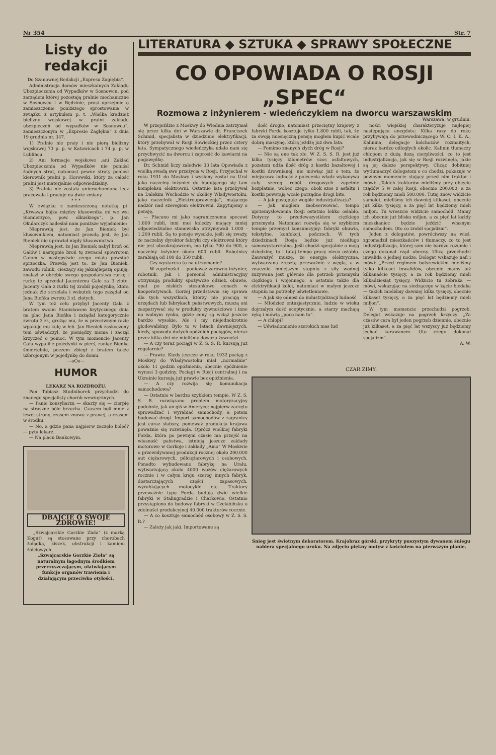Nr 354 Str. 7
Listy do redakcji
Do Szanownej Redakcji „Expresu Zagłębia“.
Administracja domów mieszkalnych Zakładu Ubezpieczenia od Wypadków w Sosnowcu, pod zarządem której pozostają pralnie mechaniczne w Sosnowcu i w Będzinie, prosi uprzejmie o zamieszczenie poniższego sprostowania w związku z artykułem p. t. „Wielka kradzież bielizny wojskowej w pralni zakładu ubezpieczeń od wypadków w Sosnowcu“, zamieszczonym w „Expresie Zagłębia“ z dnia 19 grudnia nr. 347.
1) Pralnie nie praiy i nie piorą bielizny wojskowej 73 p. p. w Katowicach i 74 p. p. w Lublińcu.
2) Ani formacje wojskowe ,ani Zakład Ubezpieczenia od Wypadków nie poniósł żadnych strat, natomast pewne straty poniósł kierownik pralni p. Horowski, który za całość pralni jest materjalnie odpowiedzialny.
3) Pralnia nie została unieruchomiona lecz pracowała i pracuje na dwie zmiany.
* * *
W związku z zamieszczoną notatką pt. „Krwawa bójka między kłusownika mi we wsi Siomierzyce, pow. olkuskiego“, p. Jan Okularczyk nadesłał nam poniższe wyjaśnienie:
Nieprawdą jest, że Jan Bieniek był kłusownikiem, natomiast prawdą jest, że Jan Bieniek nie uprawiał nigdy kłusownictwa.
Nieprawdą jest, że Jan Bieniek nabył broń od Gałów i następnie broń tę zwracał spowrotem Gałom w następstwie czego miała powstać sprzeczka. Prawdą jest to, że Jan Bieniek, zawodu rolnik, cieszący się jaknajlepszą opinją, znalazł w obrębie swego gospodarstwa rurkę i rurkę tę sprzedał Jacentemu Gale za 3 złote. Jacenty Gała z rurki tej zrobił pojedynkę, która jednak źle strzelała i wskutek tego zażądał od Jana Bieńka zwrotu 3 zł. złotych.
W tym też celu przybył Jacenty Gała z bratem swoim Stanisławem krytycznego dnia na plac Jana Bieńka i zażądał kategorycznie zwrotu 3 zł., grożąc mu, że w przeciwnym razie wpakuje mu kulę w łeb. Jan Bieniek zaskoczony tem oświadczył, że pieniędzy niema i zaczął krzyczeć o pomoc. W tym momencie Jacenty Gała wypalił z pojedynki w pierś, raniąc Bieńka śmiertelnie, poczem zbiegł z bratem także uzbrojonym w pojedynkę do domu.
—oOo—
HUMOR
LEKARZ NA ROZDROŻU.
Pan Tobiasz Studniborek przychodzi do znanego specjalisty chorób wewnęrznych.
— Panie konsyliarzu — skarży się — cierpię na straszne bóle brzucha. Czasem boli mnie z lewej strony, czasem znowu z prawej, a czasem w środku.
— No, a gdzie pana najpierw zaczęło boleć? — pyta lekarz.
— Na placu Bankowym.
DBAJCIE O SWOJE ZDROWIE!
„Szwajcarskie Gorzkie Zioła“ (z marką Kogut) są stosowane przy chorobach żołądka, kiszek, obstrukcji i kamieni żółciowych.
„Szwajcarskie Gorzkie Zioła“ są naturalnym łagodnym środkiem przeczyszczającym, ułatwiającym funkcje organów trawienia i działającym przeciwko otyłości.
LITERATURA ◆ SZTUKA ◆ SPRAWY SPOŁECZNE
CO OPOWIADA O ROSJI „SPEC“
Rozmowa z inżynierem - wiedeńczykiem na dworcu warszawskim
Warszawa, w grudniu.
W przejeździe z Moskwy do Wiednia zatrzymał się przez kilka dni w Warszawie dr. Franciszek Schmid, specjalista w dziedzinie elektryfikacji, który przebywał w Rosji Sowieckiej przez cztery lata. Sympatycznego wiedeńczyka udało nam się przychwycić na dworcu i zaprosić do kawiarni na pogawędkę.
Dr. Schmid liczy zaledwie 33 lata Opowiada z wielką swadą swe przeżycia w Rosji. Przyjechał w roku 1931 do Moskwy i wysłany został na Ural jako naczelny inżynier do budującego się tam kompleksu elektrowni. Ostatnie lata przebywał na Dalekim Wschodzie w okolicy Władywostoku, jako naczelnik „Elektrouprawlenja“, mającego nadzór nad szeregiem elektrowni. Zapytujemy o pensję.
— Płacono mi jako zagranicznemu specowi 1.800 rubli, inni moi koledzy mający mniej odpowiedzialne stanowiska otrzymywali 1.000 - 1.200 rubli. Są to pensje wysokie, jeśli się zważy, że naczelny dyrektor fabryki czy elektrowni który nie jest obcokrajowcem, ma tylko 700 do 900, a naczelny inżynier około 600 rubli. Robotnicy zarabiają od 100 do 350 rubli.
— Czy wystarcza to na utrzymanie?
— W zupełności — ponieważ zarówno inżynier, robotnik, jak i personel administracyjny otrzymują produkty spożywcze odzież, obuwie, opał po niskich stosunkowo cenach w kooperatywach. Gorzej przedstawia się sprawa dla tych wszystkich, którzy nie pracują w urzędach lub fabrykach państwowych, muszą oni zaopatrywać się w produkty żywnościowe i inne na wolnym rynku, gdzie ceny są wciąż jeszcze bardzo wysokie. Ale i my niejednokrotnie głodowaliśmy. Było to w latach dawniejszych, kiedy, spowodu dużych opóźnień pociągów, nieraz przez kilka dni nie mieliśmy dowozu żywności.
— A czy teraz pociągi w Z. S. S. R. kursują już regularnie?
— Prawie. Kiedy jeszcze w roku 1932 pociąg z Moskwy do Władywostoku miał „normalnie“ około 11 godzin opóźnienia, obecnie spóźnienie wynosi 3 godziny. Pociągi w Rosji centralnej i na Ukrainie kursują już prawie bez opóźnienia.
— A czy rozwija się komunikacja samochodowa?
— Ostatnio w bardzo szybkiem tempie. W Z. S. S. R. rozwiązano problem motoryzacyjny podobnie, jak on giś w Ameryce; najpierw zaczęto sprowadzać i wyrabiać samochody, a potem budować drogi. Import samochodów z zagranicy jest coraz słabszy, ponieważ produkcja krajowa poważnie się rozwinęła. Oprócz wielkiej fabryki Forda, która po pewnym czasie ma przejść na własność państwa, istnieją jeszcze zakłady motorowe w Gorkoje i zakłady „Amo“ W Moskwie o przewidywanej produkcji rocznej około 200.000 aut ciężarowych, półciężarowych i osobowych. Ponadto wybudowano fabrykę na Uralu, wytwarzającą około 4000 wozów ciężarowych rocznie i w całym kraju szereg innych fabryk, dostarczających części zapasowych, wyrabiających motocykle etc. Traktory przeważnie typu Forda budują dwie wielkie fabryki w Stalingradzie i Charkowie. Ostatnio przystąpiono do budowy fabryki w Czelabińsku o zdolności produkcyjnej 40.000 traktorów rocznie.
— A co kosztuje samochód osobowy w Z. S. S. R.?
— Zależy jak jaki. Importowane są
dość drogie, natomiast przeciętny krajowy z fabryki Forda kosztuje tylko 1.800 rubli, tak, że za swoją miesięczną pensję mogłem kupić wcale dobrą maszynę, którą jeżdżę już dwa lata.
— Pomimo znanych złych dróg w Rosji?
— Nie są one tak złe. W Z. S. S. R. jest już kilka tysięcy kilometrów szos asfaltowych, pozatem udża ilość dróg z kostki bazaltowej i kostki drewnianej, nie mówiąc już o tem, że miejscowa ludność z polecenia władz wykonywa cały szereg robót drogowych zupełnie bezpłatnie, wobec czego, obok szos z asfaltu i kostki powstają wcale porządne drogi bite.
— A jak postępuje wogóle industrjalizacja?
— Jak mogłem zaobserwować, tempo uprzemysłowienia Rosji ostatnio lekko osłabło. Dotyczy to przedewszystkiem ciężkiego przemysłu. Natomiast rozwija się w szybkiem tempie przemysł konsumcyjny: fabryki obuwia, tekstylne, konfekcji, pończoch. W tych dziedzinach Rosja będzie już niedługo samowystarczalna. Jeśli chodzi specjalnie o moją dziedzinę, to i tutaj tempo pracy nieco osłabło. Zauważyć muszę, że energja elektryczna, wytwarzana zresztą przeważnie z węgla, a w znacznie mniejszym stopniu z siły wodnej zużywana jest głównie dla potrzeb przemysłu ciężkiego i wojennego, a ostatnio także dla elektryfikacji kolei, natomiast w małym jeszcze stopniu na potrzeby oświetleniowe.
— A jak się odnosi do industrjalizacji ludność
— Młodzież entuzjastycznie, ludzie w wieku dojrzałym dość sceptycznie, a starzy machają ręką i mówią „poco nam to“.
— A chłopi?
— Uświadomienie szerokich mas lud
ności wiejskiej charakteryzuje najlepiej następująca anegdota: Kilka razy do roku przybywają do przewodniczącego W. C. I. K. A., Kalinina, delegacje kołchozów rozmaitych, nieraz bardzo odległych okolic. Kalinin tłumaczy chłopom z dużą dozą cierpliwości, co to jest industrjalizacja, jak się w Rosji rozwinęła, jakie są jej dalsze perspektywy. Chcąc dobitniej wytłumaczyć delegatom o co chodzi, pokazuje w pewnym momencie stojący przed nim traktor i mówi: „Takich traktorów mieliśmy przy objęciu rządów 5 w całej Rosji, obecnie 200.000, a za rok będziemy mieli 500.000. Tutaj znów widzicie samolot, mieliśmy ich dawniej kilkaset, obecnie już kilka tysięcy, a za pięć lat będziemy mieli miljon. Tu wreszcie widzicie samochód. Mamy ich obecnie już blisko miljon, a za pięć lat każdy mieszkaniec będzie jeździć własnym samochodem. Oto co zrobił socjalizm“.
Jeden z delegatów, powróciwszy na wieś, zgromadził mieszkańców i tłumaczy, co to jest industrjalizacja, której sam nie bardzo rozumie i czego dokonał rząd obecny. Ulicą przechodzi inwalida o jednej nodze. Delegat wskazuje nań i mówi: „Przed regimem bolszewickim mieliśmy tylko kilkuset inwalidów, obecnie mamy już kilkanaście tysięcy, a za rok będziemy mieli kilkadziesiąt tysięcy. Widzicie tu żebraka — mówi, wskazując na siedzącego w kącie biedaka — takich mieliśmy dawniej kilka tysięcy, obecnie kilkaset tysięcy, a za pięć lat będziemy mieli miljon“.
W tym momencie przechodzi pogrzeb. Delegat wskazuje na pogrzeb krzyczy: „Za czasów cara był jeden pogrzeb dziennie, obecnie już kilkaset, a za pięć lat wszyscy już będziemy jechać karawanem. Oto czego dokonał socjalizm“.
A. W.
CZAR ZIMY.
Śnieg jest świetnym dekoratorem. Krajobraz górski, przykryty puszystym dywanem śniegu nabiera specjalnego uroku. Na zdjęciu piękny motyw z kościołem na pierwszym planie.